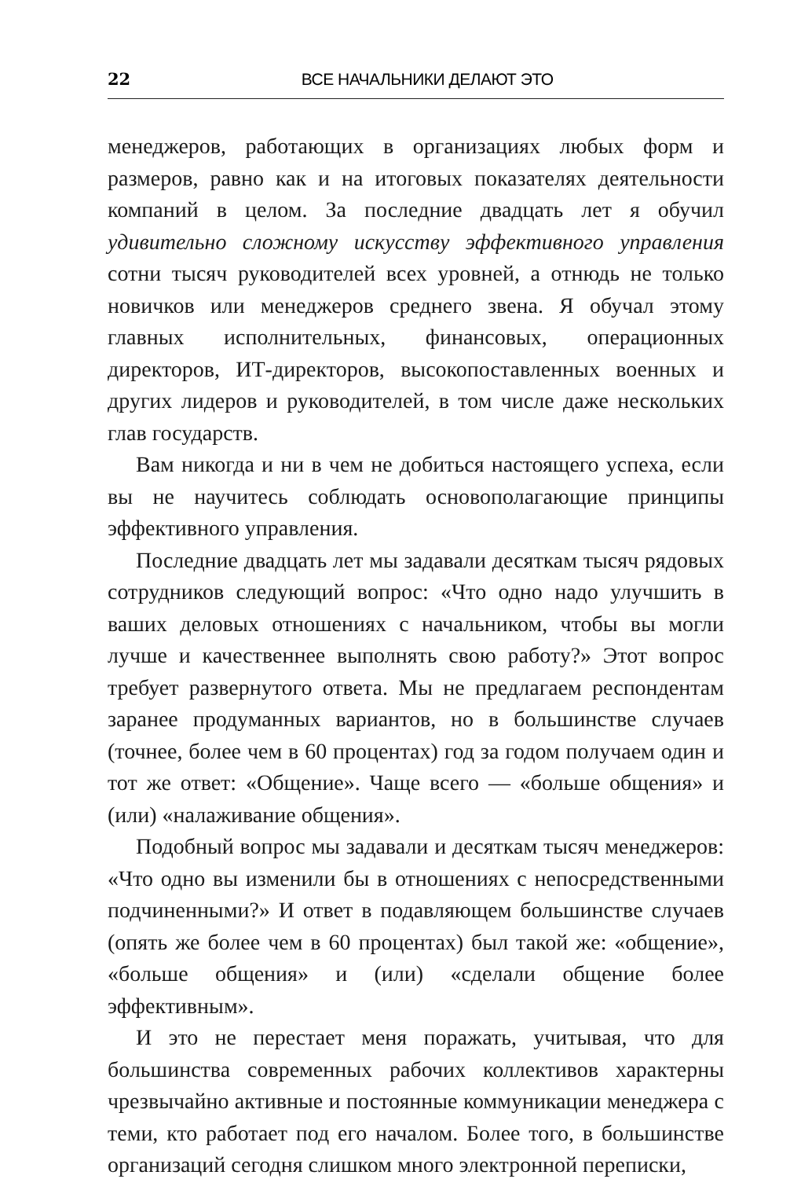22 ВСЕ НАЧАЛЬНИКИ ДЕЛАЮТ ЭТО
менеджеров, работающих в организациях любых форм и размеров, равно как и на итоговых показателях деятельности компаний в целом. За последние двадцать лет я обучил удивительно сложному искусству эффективного управления сотни тысяч руководителей всех уровней, а отнюдь не только новичков или менеджеров среднего звена. Я обучал этому главных исполнительных, финансовых, операционных директоров, ИТ-директоров, высокопоставленных военных и других лидеров и руководителей, в том числе даже нескольких глав государств.
Вам никогда и ни в чем не добиться настоящего успеха, если вы не научитесь соблюдать основополагающие принципы эффективного управления.
Последние двадцать лет мы задавали десяткам тысяч рядовых сотрудников следующий вопрос: «Что одно надо улучшить в ваших деловых отношениях с начальником, чтобы вы могли лучше и качественнее выполнять свою работу?» Этот вопрос требует развернутого ответа. Мы не предлагаем респондентам заранее продуманных вариантов, но в большинстве случаев (точнее, более чем в 60 процентах) год за годом получаем один и тот же ответ: «Общение». Чаще всего — «больше общения» и (или) «налаживание общения».
Подобный вопрос мы задавали и десяткам тысяч менеджеров: «Что одно вы изменили бы в отношениях с непосредственными подчиненными?» И ответ в подавляющем большинстве случаев (опять же более чем в 60 процентах) был такой же: «общение», «больше общения» и (или) «сделали общение более эффективным».
И это не перестает меня поражать, учитывая, что для большинства современных рабочих коллективов характерны чрезвычайно активные и постоянные коммуникации менеджера с теми, кто работает под его началом. Более того, в большинстве организаций сегодня слишком много электронной переписки,